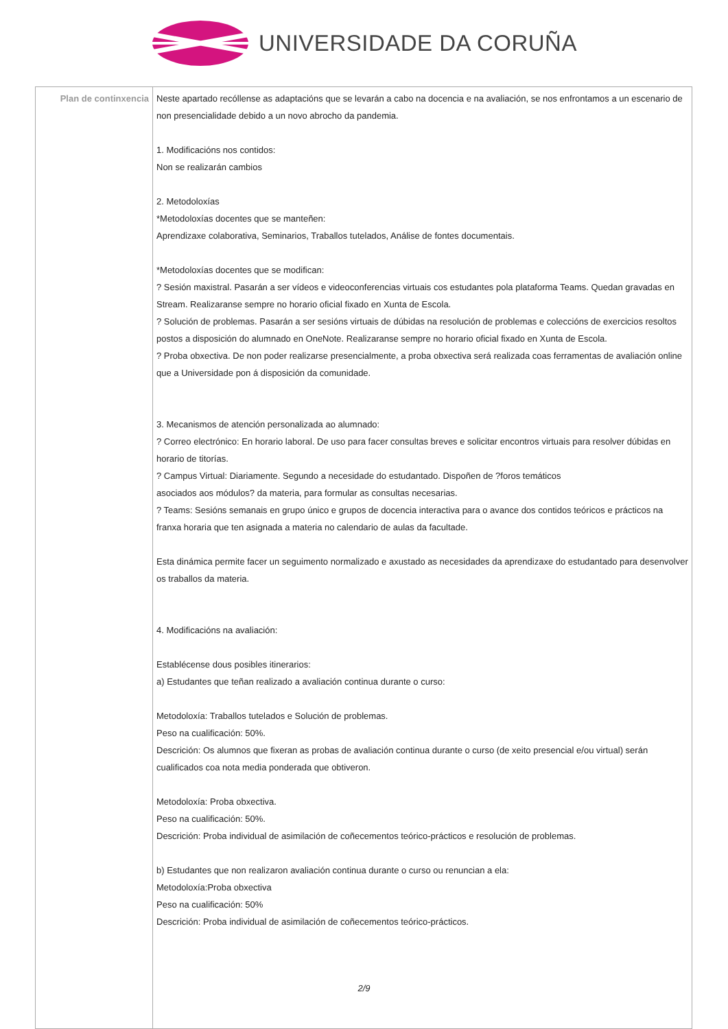UNIVERSIDADE DA CORUÑA
| Plan de continxencia | Neste apartado recóllense as adaptacións que se levarán a cabo na docencia e na avaliación, se nos enfrontamos a un escenario de non presencialidade debido a un novo abrocho da pandemia. 1. Modificacións nos contidos: Non se realizarán cambios 2. Metodoloxías *Metodoloxías docentes que se manteñen: Aprendizaxe colaborativa, Seminarios, Traballos tutelados, Análise de fontes documentais. *Metodoloxías docentes que se modifican: ? Sesión maxistral. Pasarán a ser vídeos e videoconferencias virtuais cos estudantes pola plataforma Teams. Quedan gravadas en Stream. Realizaranse sempre no horario oficial fixado en Xunta de Escola. ? Solución de problemas. Pasarán a ser sesións virtuais de dúbidas na resolución de problemas e coleccións de exercicios resoltos postos a disposición do alumnado en OneNote. Realizaranse sempre no horario oficial fixado en Xunta de Escola. ? Proba obxectiva. De non poder realizarse presencialmente, a proba obxectiva será realizada coas ferramentas de avaliación online que a Universidade pon á disposición da comunidade. 3. Mecanismos de atención personalizada ao alumnado: ? Correo electrónico: En horario laboral. De uso para facer consultas breves e solicitar encontros virtuais para resolver dúbidas en horario de titorías. ? Campus Virtual: Diariamente. Segundo a necesidade do estudantado. Dispoñen de ?foros temáticos asociados aos módulos? da materia, para formular as consultas necesarias. ? Teams: Sesións semanais en grupo único e grupos de docencia interactiva para o avance dos contidos teóricos e prácticos na franxa horaria que ten asignada a materia no calendario de aulas da facultade. Esta dinámica permite facer un seguimento normalizado e axustado as necesidades da aprendizaxe do estudantado para desenvolver os traballos da materia. 4. Modificacións na avaliación: Establécense dous posibles itinerarios: a) Estudantes que teñan realizado a avaliación continua durante o curso: Metodoloxía: Traballos tutelados e Solución de problemas. Peso na cualificación: 50%. Descrición: Os alumnos que fixeran as probas de avaliación continua durante o curso (de xeito presencial e/ou virtual) serán cualificados coa nota media ponderada que obtiveron. Metodoloxía: Proba obxectiva. Peso na cualificación: 50%. Descrición: Proba individual de asimilación de coñecementos teórico-prácticos e resolución de problemas. b) Estudantes que non realizaron avaliación continua durante o curso ou renuncian a ela: Metodoloxía:Proba obxectiva Peso na cualificación: 50% Descrición: Proba individual de asimilación de coñecementos teórico-prácticos. |
2/9